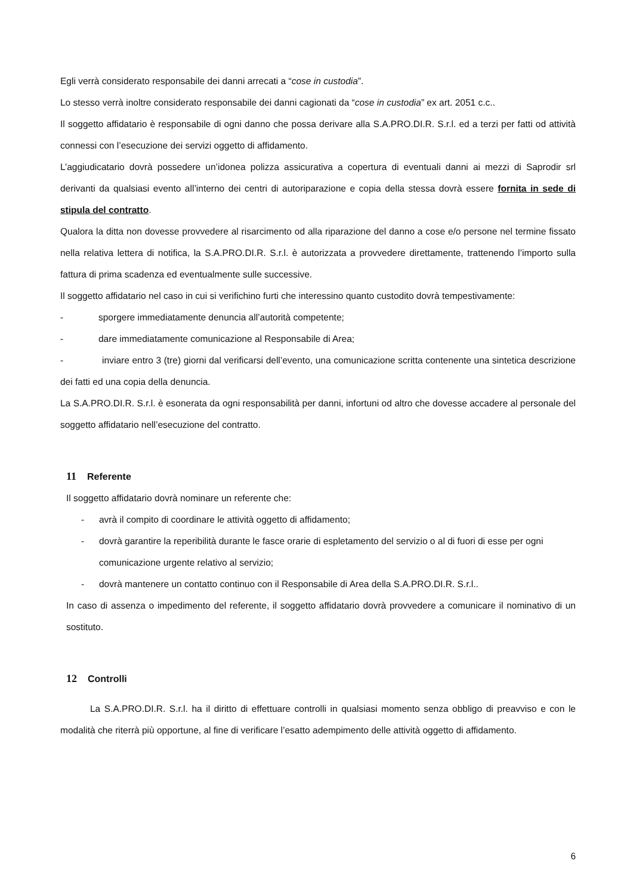Egli verrà considerato responsabile dei danni arrecati a “cose in custodia”.
Lo stesso verrà inoltre considerato responsabile dei danni cagionati da “cose in custodia” ex art. 2051 c.c..
Il soggetto affidatario è responsabile di ogni danno che possa derivare alla S.A.PRO.DI.R. S.r.l. ed a terzi per fatti od attività connessi con l’esecuzione dei servizi oggetto di affidamento.
L’aggiudicatario dovrà possedere un’idonea polizza assicurativa a copertura di eventuali danni ai mezzi di Saprodir srl derivanti da qualsiasi evento all’interno dei centri di autoriparazione e copia della stessa dovrà essere fornita in sede di stipula del contratto.
Qualora la ditta non dovesse provvedere al risarcimento od alla riparazione del danno a cose e/o persone nel termine fissato nella relativa lettera di notifica, la S.A.PRO.DI.R. S.r.l. è autorizzata a provvedere direttamente, trattenendo l’importo sulla fattura di prima scadenza ed eventualmente sulle successive.
Il soggetto affidatario nel caso in cui si verifichino furti che interessino quanto custodito dovrà tempestivamente:
- sporgere immediatamente denuncia all’autorità competente;
- dare immediatamente comunicazione al Responsabile di Area;
- inviare entro 3 (tre) giorni dal verificarsi dell’evento, una comunicazione scritta contenente una sintetica descrizione dei fatti ed una copia della denuncia.
La S.A.PRO.DI.R. S.r.l. è esonerata da ogni responsabilità per danni, infortuni od altro che dovesse accadere al personale del soggetto affidatario nell’esecuzione del contratto.
11 Referente
Il soggetto affidatario dovrà nominare un referente che:
- avrà il compito di coordinare le attività oggetto di affidamento;
- dovrà garantire la reperibilità durante le fasce orarie di espletamento del servizio o al di fuori di esse per ogni comunicazione urgente relativo al servizio;
- dovrà mantenere un contatto continuo con il Responsabile di Area della S.A.PRO.DI.R. S.r.l..
In caso di assenza o impedimento del referente, il soggetto affidatario dovrà provvedere a comunicare il nominativo di un sostituto.
12 Controlli
La S.A.PRO.DI.R. S.r.l. ha il diritto di effettuare controlli in qualsiasi momento senza obbligo di preavviso e con le modalità che riterrà più opportune, al fine di verificare l’esatto adempimento delle attività oggetto di affidamento.
6